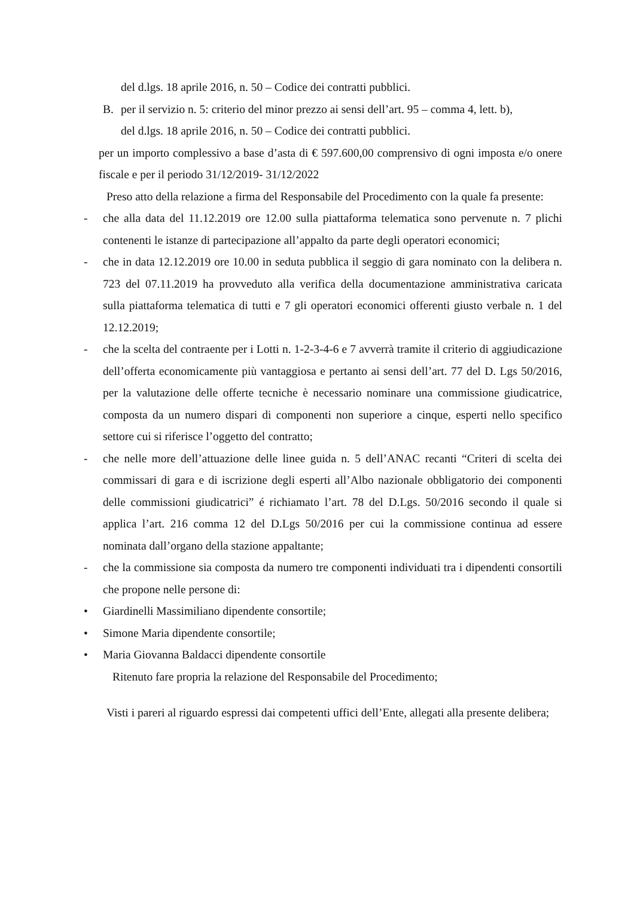del d.lgs. 18 aprile 2016, n. 50 – Codice dei contratti pubblici.
B. per il servizio n. 5: criterio del minor prezzo ai sensi dell’art. 95 – comma 4, lett. b),
del d.lgs. 18 aprile 2016, n. 50 – Codice dei contratti pubblici.
per un importo complessivo a base d’asta di € 597.600,00 comprensivo di ogni imposta e/o onere fiscale e per il periodo 31/12/2019- 31/12/2022
Preso atto della relazione a firma del Responsabile del Procedimento con la quale fa presente:
- che alla data del 11.12.2019 ore 12.00 sulla piattaforma telematica sono pervenute n. 7 plichi contenenti le istanze di partecipazione all’appalto da parte degli operatori economici;
- che in data 12.12.2019 ore 10.00 in seduta pubblica il seggio di gara nominato con la delibera n. 723 del 07.11.2019 ha provveduto alla verifica della documentazione amministrativa caricata sulla piattaforma telematica di tutti e 7 gli operatori economici offerenti giusto verbale n. 1 del 12.12.2019;
- che la scelta del contraente per i Lotti n. 1-2-3-4-6 e 7 avverrà tramite il criterio di aggiudicazione dell’offerta economicamente più vantaggiosa e pertanto ai sensi dell’art. 77 del D. Lgs 50/2016, per la valutazione delle offerte tecniche è necessario nominare una commissione giudicatrice, composta da un numero dispari di componenti non superiore a cinque, esperti nello specifico settore cui si riferisce l’oggetto del contratto;
- che nelle more dell’attuazione delle linee guida n. 5 dell’ANAC recanti “Criteri di scelta dei commissari di gara e di iscrizione degli esperti all’Albo nazionale obbligatorio dei componenti delle commissioni giudicatrici” é richiamato l’art. 78 del D.Lgs. 50/2016 secondo il quale si applica l’art. 216 comma 12 del D.Lgs 50/2016 per cui la commissione continua ad essere nominata dall’organo della stazione appaltante;
- che la commissione sia composta da numero tre componenti individuati tra i dipendenti consortili che propone nelle persone di:
• Giardinelli Massimiliano dipendente consortile;
• Simone Maria dipendente consortile;
• Maria Giovanna Baldacci dipendente consortile
Ritenuto fare propria la relazione del Responsabile del Procedimento;
Visti i pareri al riguardo espressi dai competenti uffici dell’Ente, allegati alla presente delibera;